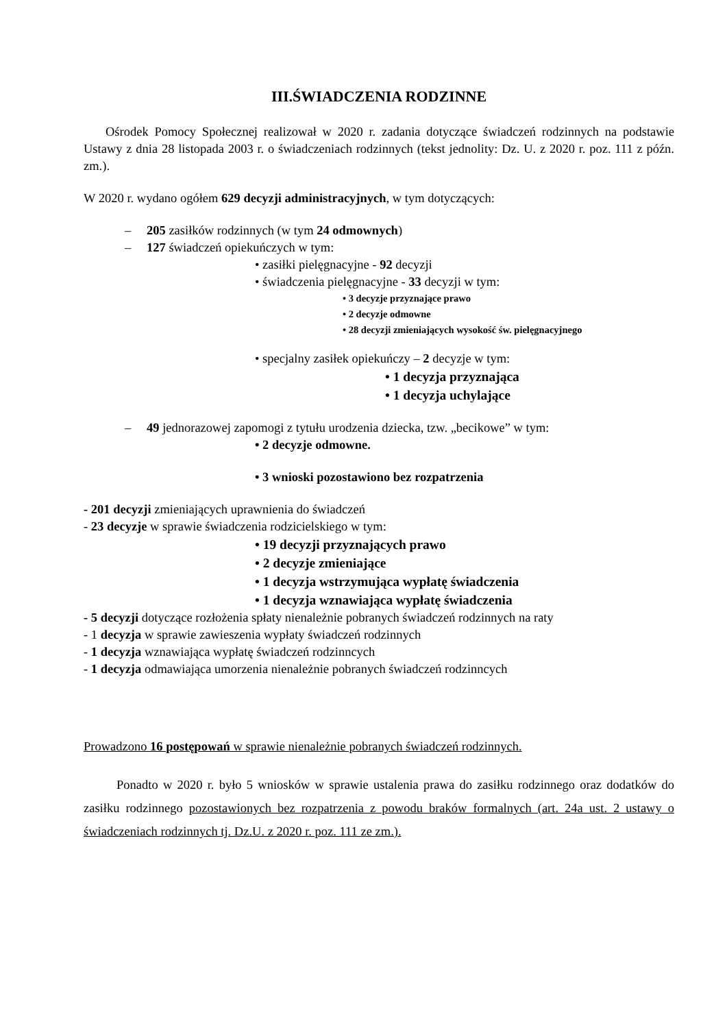III.ŚWIADCZENIA RODZINNE
Ośrodek Pomocy Społecznej realizował w 2020 r. zadania dotyczące świadczeń rodzinnych na podstawie Ustawy z dnia 28 listopada 2003 r. o świadczeniach rodzinnych (tekst jednolity: Dz. U. z 2020 r. poz. 111 z późn. zm.).
W 2020 r. wydano ogółem 629 decyzji administracyjnych, w tym dotyczących:
– 205 zasiłków rodzinnych (w tym 24 odmownych)
– 127 świadczeń opiekuńczych w tym:
• zasiłki pielęgnacyjne - 92 decyzji
• świadczenia pielęgnacyjne - 33 decyzji w tym:
• 3 decyzje przyznające prawo
• 2 decyzje odmowne
• 28 decyzji zmieniających wysokość św. pielęgnacyjnego
• specjalny zasiłek opiekuńczy – 2 decyzje w tym:
• 1 decyzja przyznająca
• 1 decyzja uchylające
– 49 jednorazowej zapomogi z tytułu urodzenia dziecka, tzw. „becikowe” w tym:
• 2 decyzje odmowne.
• 3 wnioski pozostawiono bez rozpatrzenia
- 201 decyzji zmieniających uprawnienia do świadczeń
- 23 decyzje w sprawie świadczenia rodzicielskiego w tym:
• 19 decyzji przyznających prawo
• 2 decyzje zmieniające
• 1 decyzja wstrzymująca wypłatę świadczenia
• 1 decyzja wznawiająca wypłatę świadczenia
- 5 decyzji dotyczące rozłożenia spłaty nienależnie pobranych świadczeń rodzinnych na raty
- 1 decyzja w sprawie zawieszenia wypłaty świadczeń rodzinnych
- 1 decyzja wznawiająca wypłatę świadczeń rodzinncych
- 1 decyzja odmawiająca umorzenia nienależnie pobranych świadczeń rodzinncych
Prowadzono 16 postępowań w sprawie nienależnie pobranych świadczeń rodzinnych.
Ponadto w 2020 r. było 5 wniosków w sprawie ustalenia prawa do zasiłku rodzinnego oraz dodatków do zasiłku rodzinnego pozostawionych bez rozpatrzenia z powodu braków formalnych (art. 24a ust. 2 ustawy o świadczeniach rodzinnych tj. Dz.U. z 2020 r. poz. 111 ze zm.).